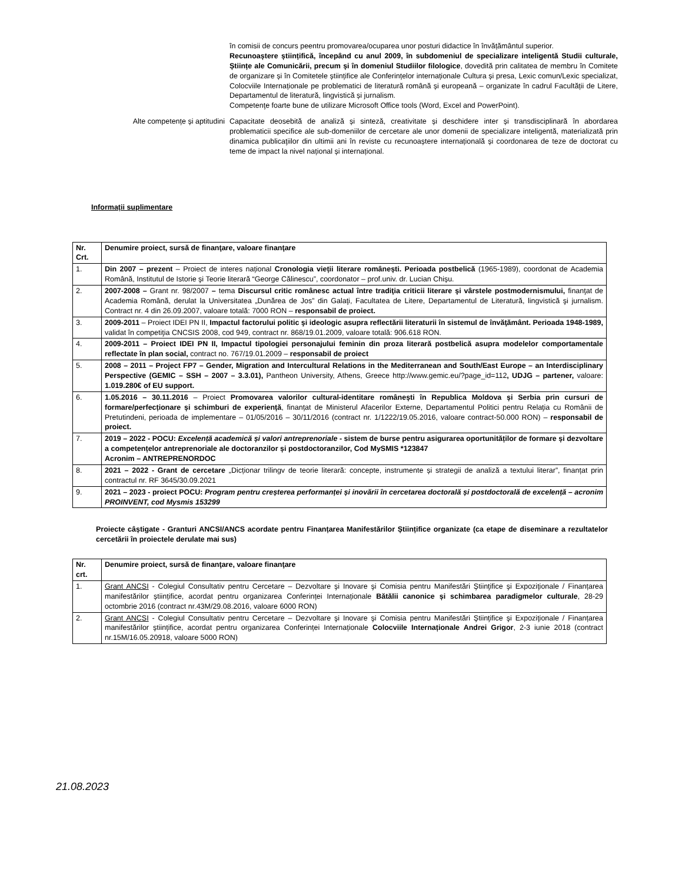în comisii de concurs peentru promovarea/ocuparea unor posturi didactice în învățământul superior.
Recunoaștere științifică, începând cu anul 2009, în subdomeniul de specializare inteligentă Studii culturale, Științe ale Comunicării, precum și în domeniul Studiilor filologice, dovedită prin calitatea de membru în Comitete de organizare și în Comitetele științifice ale Conferințelor internaționale Cultura și presa, Lexic comun/Lexic specializat, Colocviile Internaționale pe problematici de literatură română și europeană – organizate în cadrul Facultății de Litere, Departamentul de literatură, lingvistică și jurnalism.
Competenţe foarte bune de utilizare Microsoft Office tools (Word, Excel and PowerPoint).
Alte competențe și aptitudini
Capacitate deosebită de analiză și sinteză, creativitate și deschidere inter și transdisciplinară în abordarea problematicii specifice ale sub-domeniilor de cercetare ale unor domenii de specializare inteligentă, materializată prin dinamica publicaţiilor din ultimii ani în reviste cu recunoaștere internațională și coordonarea de teze de doctorat cu teme de impact la nivel național și internațional.
Informații suplimentare
| Nr. Crt. | Denumire proiect, sursă de finanţare, valoare finanţare |
| --- | --- |
| 1. | Din 2007 – prezent – Proiect de interes național Cronologia vieții literare românești. Perioada postbelică (1965-1989), coordonat de Academia Română, Institutul de Istorie şi Teorie literară “George Călinescu”, coordonator – prof.univ. dr. Lucian Chișu. |
| 2. | 2007-2008 – Grant nr. 98/2007 – tema Discursul critic românesc actual între tradiţia criticii literare şi vârstele postmodernismului, finanţat de Academia Română, derulat la Universitatea „Dunărea de Jos” din Galaţi, Facultatea de Litere, Departamentul de Literatură, lingvistică şi jurnalism. Contract nr. 4 din 26.09.2007, valoare totală: 7000 RON – responsabil de proiect. |
| 3. | 2009-2011 – Proiect IDEI PN II, Impactul factorului politic şi ideologic asupra reflectării literaturii în sistemul de învăţământ. Perioada 1948-1989, validat în competiţia CNCSIS 2008, cod 949, contract nr. 868/19.01.2009, valoare totală: 906.618 RON. |
| 4. | 2009-2011 – Proiect IDEI PN II, Impactul tipologiei personajului feminin din proza literară postbelică asupra modelelor comportamentale reflectate în plan social, contract no. 767/19.01.2009 – responsabil de proiect |
| 5. | 2008 – 2011 – Project FP7 – Gender, Migration and Intercultural Relations in the Mediterranean and South/East Europe – an Interdisciplinary Perspective (GEMIC – SSH – 2007 – 3.3.01), Pantheon University, Athens, Greece http://www.gemic.eu/?page_id=112 , UDJG – partener, valoare: 1.019.280€ of EU support. |
| 6. | 1.05.2016 – 30.11.2016 – Proiect Promovarea valorilor cultural-identitare românești în Republica Moldova și Serbia prin cursuri de formare/perfecționare și schimburi de experiență , finanțat de Ministerul Afacerilor Externe, Departamentul Politici pentru Relaţia cu Românii de Pretutindeni, perioada de implementare – 01/05/2016 – 30/11/2016 (contract nr. 1/1222/19.05.2016, valoare contract-50.000 RON) – responsabil de proiect. |
| 7. | 2019 – 2022 - POCU: Excelență academică și valori antreprenoriale - sistem de burse pentru asigurarea oportunităților de formare și dezvoltare a competențelor antreprenoriale ale doctoranzilor și postdoctoranzilor, Cod MySMIS *123847 Acronim – ANTREPRENORDOC |
| 8. | 2021 – 2022 - Grant de cercetare „Dicționar trilingv de teorie literară: concepte, instrumente și strategii de analiză a textului literar”, finanțat prin contractul nr. RF 3645/30.09.2021 |
| 9. | 2021 – 2023 - proiect POCU: Program pentru creșterea performanței și inovării în cercetarea doctorală și postdoctorală de excelență – acronim PROINVENT, cod Mysmis 153299 |
Proiecte câștigate - Granturi ANCSI/ANCS acordate pentru Finanțarea Manifestărilor Științifice organizate (ca etape de diseminare a rezultatelor cercetării în proiectele derulate mai sus)
| Nr. crt. | Denumire proiect, sursă de finanţare, valoare finanţare |
| --- | --- |
| 1. | Grant ANCSI - Colegiul Consultativ pentru Cercetare – Dezvoltare şi Inovare şi Comisia pentru Manifestări Ştiinţifice şi Expoziţionale / Finanțarea manifestărilor științifice, acordat pentru organizarea Conferinței Internaționale Bătălii canonice și schimbarea paradigmelor culturale , 28-29 octombrie 2016 (contract nr.43M/29.08.2016, valoare 6000 RON) |
| 2. | Grant ANCSI - Colegiul Consultativ pentru Cercetare – Dezvoltare şi Inovare şi Comisia pentru Manifestări Ştiinţifice şi Expoziţionale / Finanțarea manifestărilor științifice, acordat pentru organizarea Conferinței Internaționale Colocviile Internaționale Andrei Grigor , 2-3 iunie 2018 (contract nr.15M/16.05.20918, valoare 5000 RON) |
21.08.2023